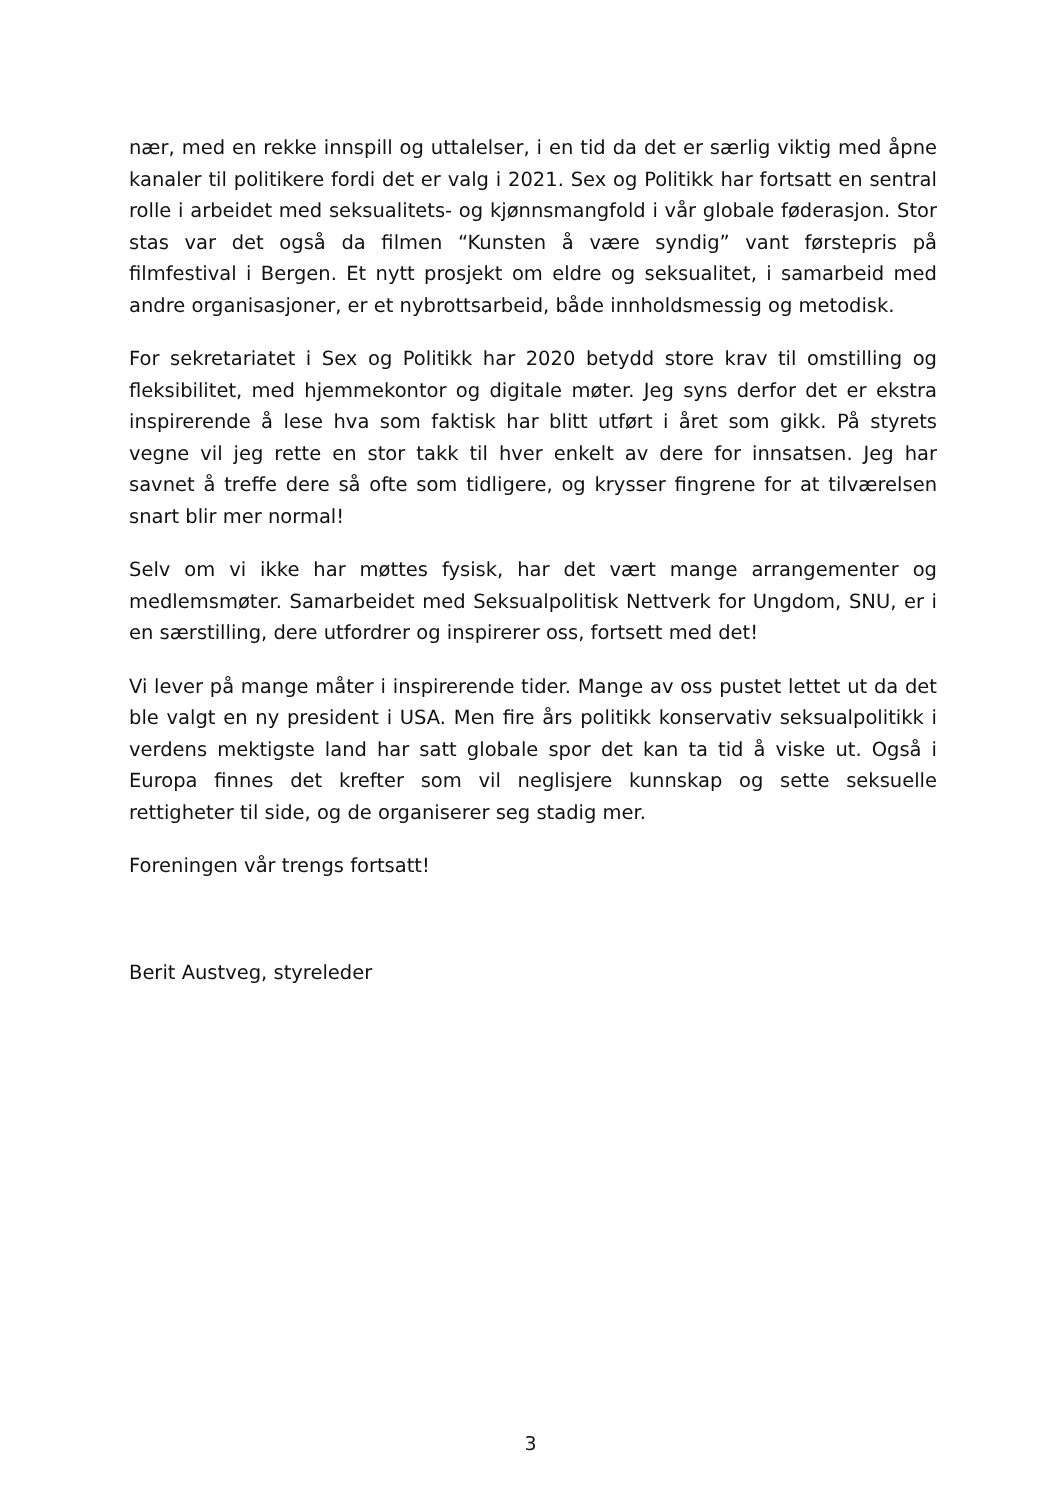nær, med en rekke innspill og uttalelser, i en tid da det er særlig viktig med åpne kanaler til politikere fordi det er valg i 2021. Sex og Politikk har fortsatt en sentral rolle i arbeidet med seksualitets- og kjønnsmangfold i vår globale føderasjon. Stor stas var det også da filmen “Kunsten å være syndig” vant førstepris på filmfestival i Bergen. Et nytt prosjekt om eldre og seksualitet, i samarbeid med andre organisasjoner, er et nybrottsarbeid, både innholdsmessig og metodisk.
For sekretariatet i Sex og Politikk har 2020 betydd store krav til omstilling og fleksibilitet, med hjemmekontor og digitale møter. Jeg syns derfor det er ekstra inspirerende å lese hva som faktisk har blitt utført i året som gikk. På styrets vegne vil jeg rette en stor takk til hver enkelt av dere for innsatsen. Jeg har savnet å treffe dere så ofte som tidligere, og krysser fingrene for at tilværelsen snart blir mer normal!
Selv om vi ikke har møttes fysisk, har det vært mange arrangementer og medlemsmøter. Samarbeidet med Seksualpolitisk Nettverk for Ungdom, SNU, er i en særstilling, dere utfordrer og inspirerer oss, fortsett med det!
Vi lever på mange måter i inspirerende tider. Mange av oss pustet lettet ut da det ble valgt en ny president i USA. Men fire års politikk konservativ seksualpolitikk i verdens mektigste land har satt globale spor det kan ta tid å viske ut. Også i Europa finnes det krefter som vil neglisjere kunnskap og sette seksuelle rettigheter til side, og de organiserer seg stadig mer.
Foreningen vår trengs fortsatt!
Berit Austveg, styreleder
3